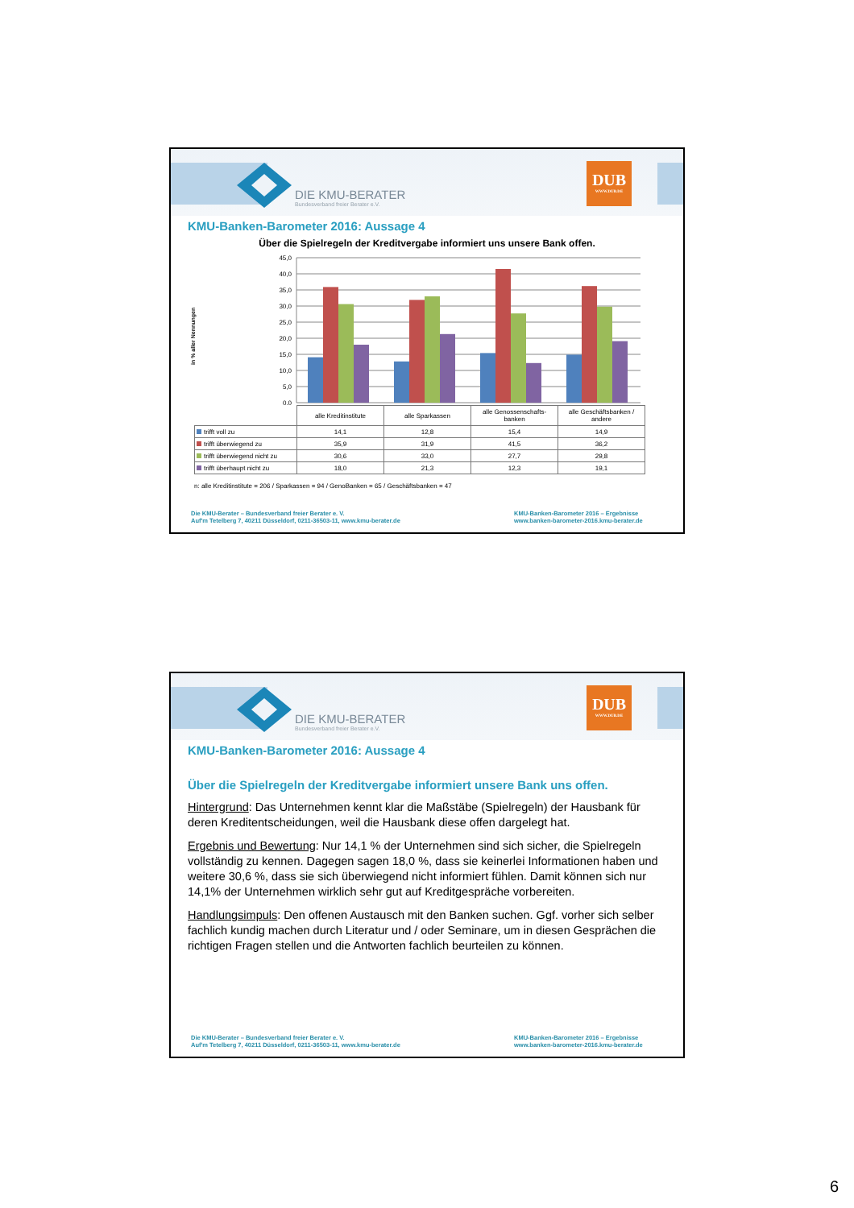DIE KMU-BERATER
Bundesverband freier Berater e.V.
DUB
WWW.DUB.DE
KMU-Banken-Barometer 2016: Aussage 4
Über die Spielregeln der Kreditvergabe informiert uns unsere Bank offen.
in % aller Nennungen
45,0
40,0
35,0
30,0
25,0
20,0
15,0
10,0
5,0
0,0
| | alle Kreditinstitute | alle Sparkassen | alle Genossenschafts-banken | alle Geschäftsbanken / andere |
| trifft voll zu | 14,1 | 12,8 | 15,4 | 14,9 |
| trifft überwiegend zu | 35,9 | 31,9 | 41,5 | 36,2 |
| trifft überwiegend nicht zu | 30,6 | 33,0 | 27,7 | 29,8 |
| trifft überhaupt nicht zu | 18,0 | 21,3 | 12,3 | 19,1 |
n: alle Kreditinstitute = 206 / Sparkassen = 94 / GenoBanken = 65 / Geschäftsbanken = 47
Die KMU-Berater – Bundesverband freier Berater e. V.
Auf'm Tetelberg 7, 40211 Düsseldorf, 0211-36503-11, www.kmu-berater.de
KMU-Banken-Barometer 2016 – Ergebnisse
www.banken-barometer-2016.kmu-berater.de
DIE KMU-BERATER
Bundesverband freier Berater e.V.
DUB
WWW.DUB.DE
KMU-Banken-Barometer 2016: Aussage 4
Über die Spielregeln der Kreditvergabe informiert unsere Bank uns offen.
Hintergrund: Das Unternehmen kennt klar die Maßstäbe (Spielregeln) der Hausbank für deren Kreditentscheidungen, weil die Hausbank diese offen dargelegt hat.
Ergebnis und Bewertung: Nur 14,1 % der Unternehmen sind sich sicher, die Spielregeln vollständig zu kennen. Dagegen sagen 18,0 %, dass sie keinerlei Informationen haben und weitere 30,6 %, dass sie sich überwiegend nicht informiert fühlen. Damit können sich nur 14,1% der Unternehmen wirklich sehr gut auf Kreditgespräche vorbereiten.
Handlungsimpuls: Den offenen Austausch mit den Banken suchen. Ggf. vorher sich selber fachlich kundig machen durch Literatur und / oder Seminare, um in diesen Gesprächen die richtigen Fragen stellen und die Antworten fachlich beurteilen zu können.
Die KMU-Berater – Bundesverband freier Berater e. V.
Auf'm Tetelberg 7, 40211 Düsseldorf, 0211-36503-11, www.kmu-berater.de
KMU-Banken-Barometer 2016 – Ergebnisse
www.banken-barometer-2016.kmu-berater.de
6